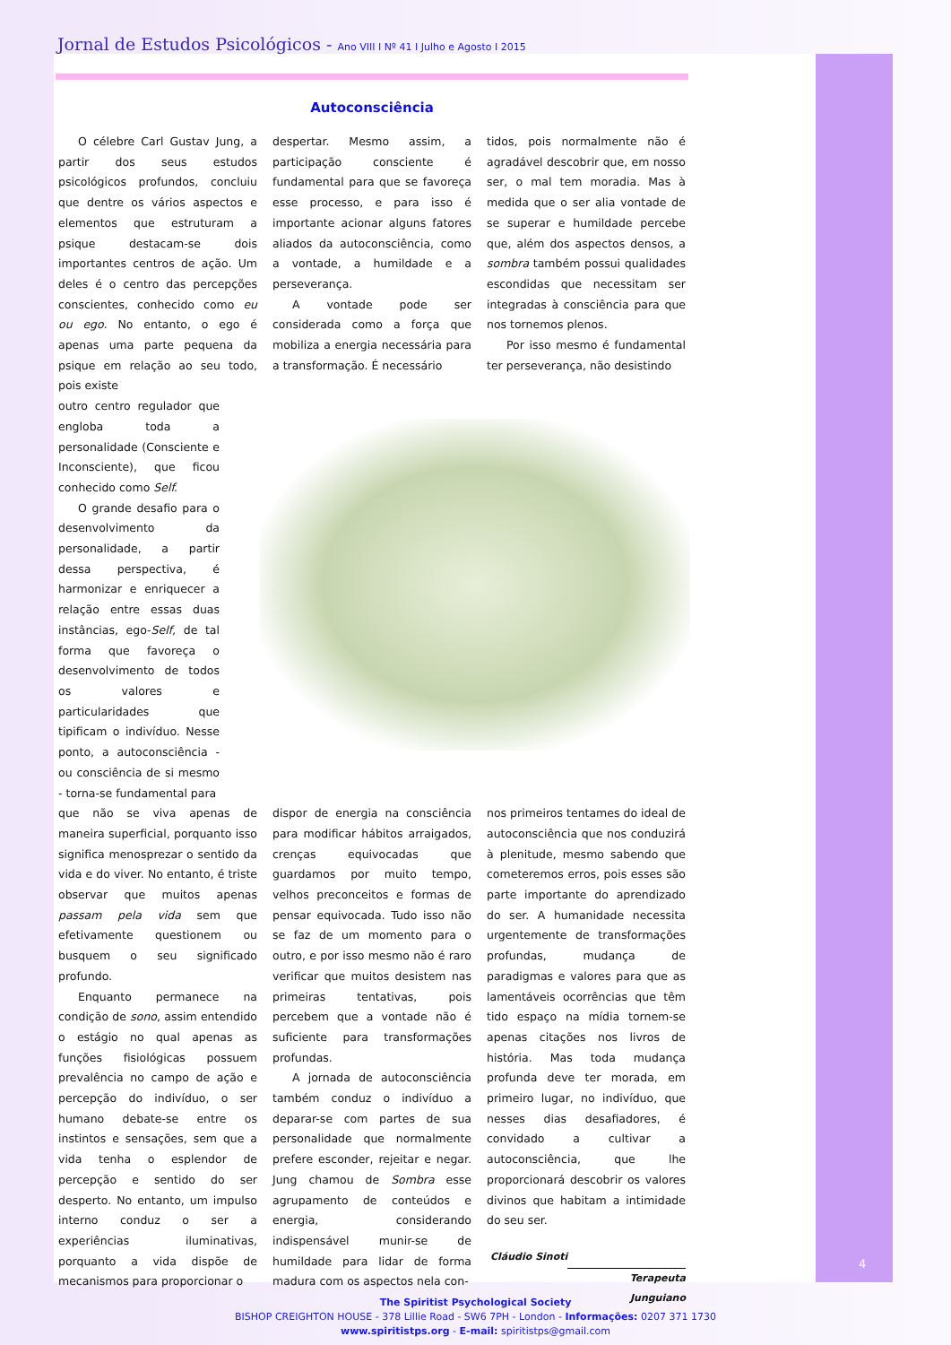Jornal de Estudos Psicológicos - Ano VIII I Nº 41 I Julho e Agosto I 2015
Autoconsciência
O célebre Carl Gustav Jung, a partir dos seus estudos psicológicos profundos, concluiu que dentre os vários aspectos e elementos que estruturam a psique destacam-se dois importantes centros de ação. Um deles é o centro das percepções conscientes, conhecido como eu ou ego. No entanto, o ego é apenas uma parte pequena da psique em relação ao seu todo, pois existe
despertar. Mesmo assim, a participação consciente é fundamental para que se favoreça esse processo, e para isso é importante acionar alguns fatores aliados da autoconsciência, como a vontade, a humildade e a perseverança.
A vontade pode ser considerada como a força que mobiliza a energia necessária para a transformação. É necessário
tidos, pois normalmente não é agradável descobrir que, em nosso ser, o mal tem moradia. Mas à medida que o ser alia vontade de se superar e humildade percebe que, além dos aspectos densos, a sombra também possui qualidades escondidas que necessitam ser integradas à consciência para que nos tornemos plenos.
Por isso mesmo é fundamental ter perseverança, não desistindo
outro centro regulador que engloba toda a personalidade (Consciente e Inconsciente), que ficou conhecido como Self.
O grande desafio para o desenvolvimento da personalidade, a partir dessa perspectiva, é harmonizar e enriquecer a relação entre essas duas instâncias, ego-Self, de tal forma que favoreça o desenvolvimento de todos os valores e particularidades que tipificam o indivíduo. Nesse ponto, a autoconsciência - ou consciência de si mesmo - torna-se fundamental para
que não se viva apenas de maneira superficial, porquanto isso significa menosprezar o sentido da vida e do viver. No entanto, é triste observar que muitos apenas passam pela vida sem que efetivamente questionem ou busquem o seu significado profundo.
Enquanto permanece na condição de sono, assim entendido o estágio no qual apenas as funções fisiológicas possuem prevalência no campo de ação e percepção do indivíduo, o ser humano debate-se entre os instintos e sensações, sem que a vida tenha o esplendor de percepção e sentido do ser desperto. No entanto, um impulso interno conduz o ser a experiências iluminativas, porquanto a vida dispõe de mecanismos para proporcionar o
dispor de energia na consciência para modificar hábitos arraigados, crenças equivocadas que guardamos por muito tempo, velhos preconceitos e formas de pensar equivocada. Tudo isso não se faz de um momento para o outro, e por isso mesmo não é raro verificar que muitos desistem nas primeiras tentativas, pois percebem que a vontade não é suficiente para transformações profundas.
A jornada de autoconsciência também conduz o indivíduo a deparar-se com partes de sua personalidade que normalmente prefere esconder, rejeitar e negar. Jung chamou de Sombra esse agrupamento de conteúdos e energia, considerando indispensável munir-se de humildade para lidar de forma madura com os aspectos nela con-
nos primeiros tentames do ideal de autoconsciência que nos conduzirá à plenitude, mesmo sabendo que cometeremos erros, pois esses são parte importante do aprendizado do ser. A humanidade necessita urgentemente de transformações profundas, mudança de paradigmas e valores para que as lamentáveis ocorrências que têm tido espaço na mídia tornem-se apenas citações nos livros de história. Mas toda mudança profunda deve ter morada, em primeiro lugar, no indivíduo, que nesses dias desafiadores, é convidado a cultivar a autoconsciência, que lhe proporcionará descobrir os valores divinos que habitam a intimidade do seu ser.
Cláudio Sinoti
Terapeuta Junguiano
4
The Spiritist Psychological Society
BISHOP CREIGHTON HOUSE - 378 Lillie Road - SW6 7PH - London - Informações: 0207 371 1730
www.spiritistps.org - E-mail: spiritistps@gmail.com